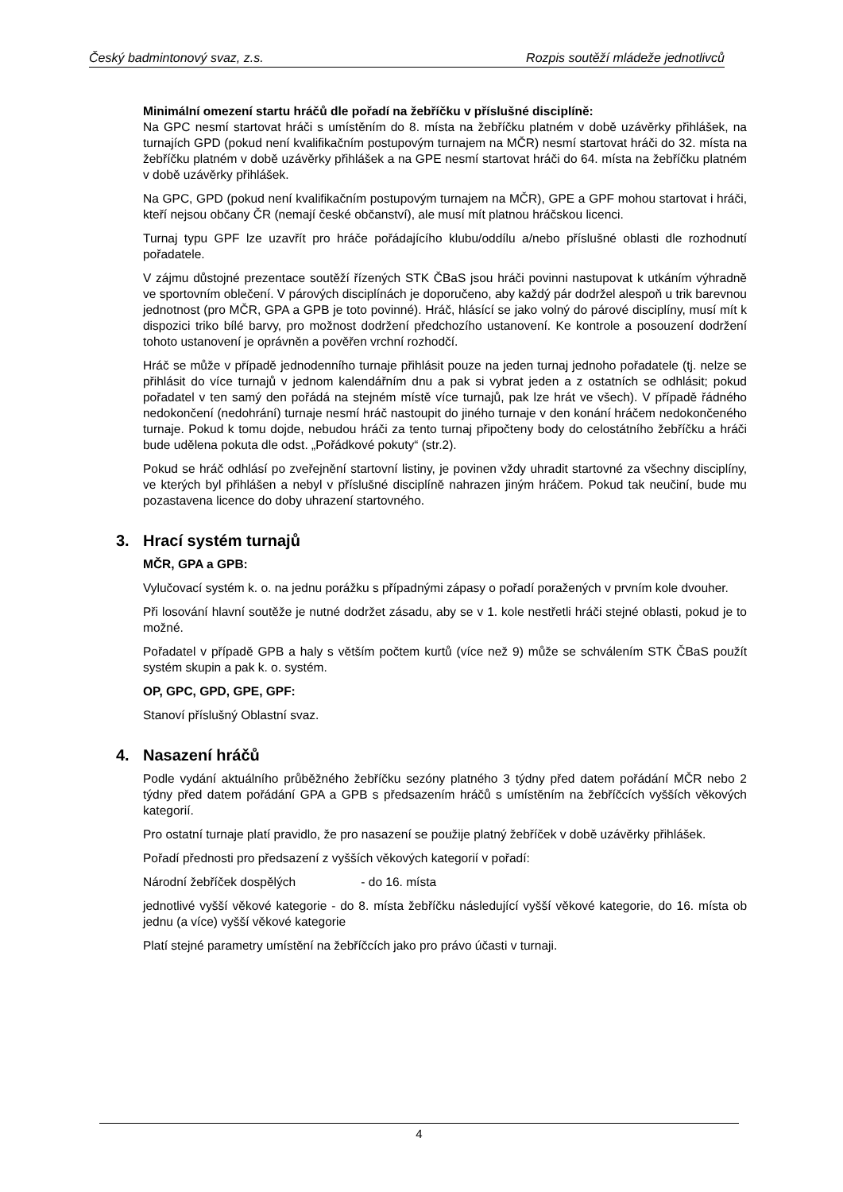Český badmintonový svaz, z.s. Rozpis soutěží mládeže jednotlivců
Minimální omezení startu hráčů dle pořadí na žebříčku v příslušné disciplíně:
Na GPC nesmí startovat hráči s umístěním do 8. místa na žebříčku platném v době uzávěrky přihlášek, na turnajích GPD (pokud není kvalifikačním postupovým turnajem na MČR) nesmí startovat hráči do 32. místa na žebříčku platném v době uzávěrky přihlášek a na GPE nesmí startovat hráči do 64. místa na žebříčku platném v době uzávěrky přihlášek.
Na GPC, GPD (pokud není kvalifikačním postupovým turnajem na MČR), GPE a GPF mohou startovat i hráči, kteří nejsou občany ČR (nemají české občanství), ale musí mít platnou hráčskou licenci.
Turnaj typu GPF lze uzavřít pro hráče pořádajícího klubu/oddílu a/nebo příslušné oblasti dle rozhodnutí pořadatele.
V zájmu důstojné prezentace soutěží řízených STK ČBaS jsou hráči povinni nastupovat k utkáním výhradně ve sportovním oblečení. V párových disciplínách je doporučeno, aby každý pár dodržel alespoň u trik barevnou jednotnost (pro MČR, GPA a GPB je toto povinné). Hráč, hlásící se jako volný do párové disciplíny, musí mít k dispozici triko bílé barvy, pro možnost dodržení předchozího ustanovení. Ke kontrole a posouzení dodržení tohoto ustanovení je oprávněn a pověřen vrchní rozhodčí.
Hráč se může v případě jednodenního turnaje přihlásit pouze na jeden turnaj jednoho pořadatele (tj. nelze se přihlásit do více turnajů v jednom kalendářním dnu a pak si vybrat jeden a z ostatních se odhlásit; pokud pořadatel v ten samý den pořádá na stejném místě více turnajů, pak lze hrát ve všech). V případě řádného nedokončení (nedohrání) turnaje nesmí hráč nastoupit do jiného turnaje v den konání hráčem nedokončeného turnaje. Pokud k tomu dojde, nebudou hráči za tento turnaj připočteny body do celostátního žebříčku a hráči bude udělena pokuta dle odst. „Pořádkové pokuty“ (str.2).
Pokud se hráč odhlásí po zveřejnění startovní listiny, je povinen vždy uhradit startovné za všechny disciplíny, ve kterých byl přihlášen a nebyl v příslušné disciplíně nahrazen jiným hráčem. Pokud tak neučiní, bude mu pozastavena licence do doby uhrazení startovného.
3. Hrací systém turnajů
MČR, GPA a GPB:
Vylučovací systém k. o. na jednu porážku s případnými zápasy o pořadí poražených v prvním kole dvouher.
Při losování hlavní soutěže je nutné dodržet zásadu, aby se v 1. kole nestřetli hráči stejné oblasti, pokud je to možné.
Pořadatel v případě GPB a haly s větším počtem kurtů (více než 9) může se schválením STK ČBaS použít systém skupin a pak k. o. systém.
OP, GPC, GPD, GPE, GPF:
Stanoví příslušný Oblastní svaz.
4. Nasazení hráčů
Podle vydání aktuálního průběžného žebříčku sezóny platného 3 týdny před datem pořádání MČR nebo 2 týdny před datem pořádání GPA a GPB s předsazením hráčů s umístěním na žebříčcích vyšších věkových kategorií.
Pro ostatní turnaje platí pravidlo, že pro nasazení se použije platný žebříček v době uzávěrky přihlášek.
Pořadí přednosti pro předsazení z vyšších věkových kategorií v pořadí:
Národní žebříček dospělých - do 16. místa
jednotlivé vyšší věkové kategorie - do 8. místa žebříčku následující vyšší věkové kategorie, do 16. místa ob jednu (a více) vyšší věkové kategorie
Platí stejné parametry umístění na žebříčcích jako pro právo účasti v turnaji.
4